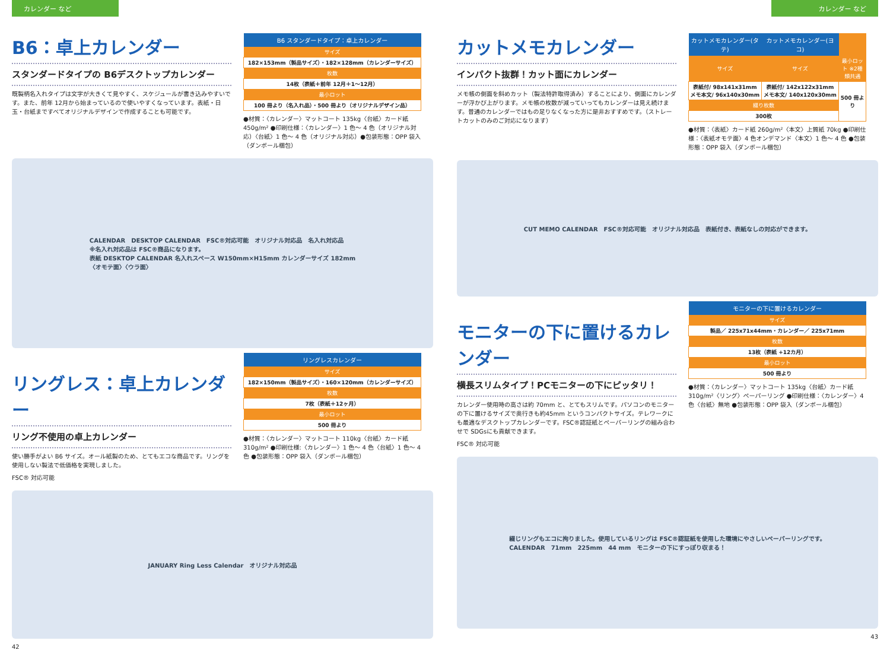カレンダー など
B6：卓上カレンダー
スタンダードタイプの B6デスクトップカレンダー
既製柄名入れタイプは文字が大きくて見やすく、スケジュールが書き込みやすいです。また、前年 12月から始まっているので使いやすくなっています。表紙・日玉・台紙まですべてオリジナルデザインで作成することも可能です。
| B6 スタンダードタイプ：卓上カレンダー |
| --- |
| サイズ |
| 182×153mm（製品サイズ）・182×128mm（カレンダーサイズ） |
| 枚数 |
| 14枚（表紙＋前年 12月＋1〜12月） |
| 最小ロット |
| 100 冊より（名入れ品）・500 冊より（オリジナルデザイン品） |
●材質：〈カレンダー〉マットコート 135kg〈台紙〉カード紙 450g/m² ●印刷仕様：〈カレンダー〉1 色〜 4 色（オリジナル対応）〈台紙〉1 色〜 4 色（オリジナル対応）●包装形態：OPP 袋入（ダンボール梱包）
CALENDAR　DESKTOP CALENDAR　FSC®対応可能　オリジナル対応品　名入れ対応品
※名入れ対応品は FSC®商品になります。
表紙 DESKTOP CALENDAR 名入れスペース W150mm×H15mm カレンダーサイズ 182mm
〈オモテ面〉〈ウラ面〉
リングレス：卓上カレンダー
リング不使用の卓上カレンダー
使い勝手がよい B6 サイズ。オール紙製のため、とてもエコな商品です。リングを使用しない製法で低価格を実現しました。
FSC® 対応可能
| リングレスカレンダー |
| --- |
| サイズ |
| 182×150mm（製品サイズ）・160×120mm（カレンダーサイズ） |
| 枚数 |
| 7枚（表紙＋12ヶ月） |
| 最小ロット |
| 500 冊より |
●材質：〈カレンダー〉マットコート 110kg〈台紙〉カード紙 310g/m² ●印刷仕様:〈カレンダー〉1 色〜 4 色〈台紙〉1 色〜 4 色 ●包装形態：OPP 袋入（ダンボール梱包）
JANUARY Ring Less Calendar　オリジナル対応品
42
カレンダー など
カットメモカレンダー
インパクト抜群！カット面にカレンダー
メモ帳の側面を斜めカット（製法特許取得済み）することにより、側面にカレンダーが浮かび上がります。メモ帳の枚数が減っていってもカレンダーは見え続けます。普通のカレンダーではもの足りなくなった方に是非おすすめです。（ストレートカットのみのご対応になります）
| カットメモカレンダー(タテ) | カットメモカレンダー(ヨコ) | |
| --- | --- | --- |
| サイズ | サイズ | 最小ロット ※2種類共通 |
| 表紙付/ 98x141x31mm メモ本文/ 96x140x30mm | 表紙付/ 142x122x31mm メモ本文/ 140x120x30mm | 500 冊より |
| 綴り枚数 | | |
| 300枚 | | |
●材質：〈表紙〉カード紙 260g/m²〈本文〉上質紙 70kg ●印刷仕様：〈表紙オモテ面〉4 色オンデマンド〈本文〉1 色〜 4 色 ●包装形態：OPP 袋入（ダンボール梱包）
CUT MEMO CALENDAR　FSC®対応可能　オリジナル対応品　表紙付き、表紙なしの対応ができます。
モニターの下に置けるカレンダー
横長スリムタイプ！PCモニターの下にピッタリ！
カレンダー使用時の高さは約 70mm と、とてもスリムです。パソコンのモニターの下に置けるサイズで奥行きも約45mm というコンパクトサイズ。テレワークにも最適なデスクトップカレンダーです。FSC®認証紙とペーパーリングの組み合わせで SDGsにも貢献できます。
FSC® 対応可能
| モニターの下に置けるカレンダー |
| --- |
| サイズ |
| 製品／ 225x71x44mm・カレンダー／ 225x71mm |
| 枚数 |
| 13枚（表紙 +12カ月） |
| 最小ロット |
| 500 冊より |
●材質：〈カレンダー〉マットコート 135kg〈台紙〉カード紙 310g/m²〈リング〉ペーパーリング ●印刷仕様：〈カレンダー〉4 色〈台紙〉無地 ●包装形態：OPP 袋入（ダンボール梱包）
綴じリングもエコに拘りました。使用しているリングは FSC®認証紙を使用した環境にやさしいペーパーリングです。
CALENDAR　71mm　225mm　44 mm　モニターの下にすっぽり収まる！
43